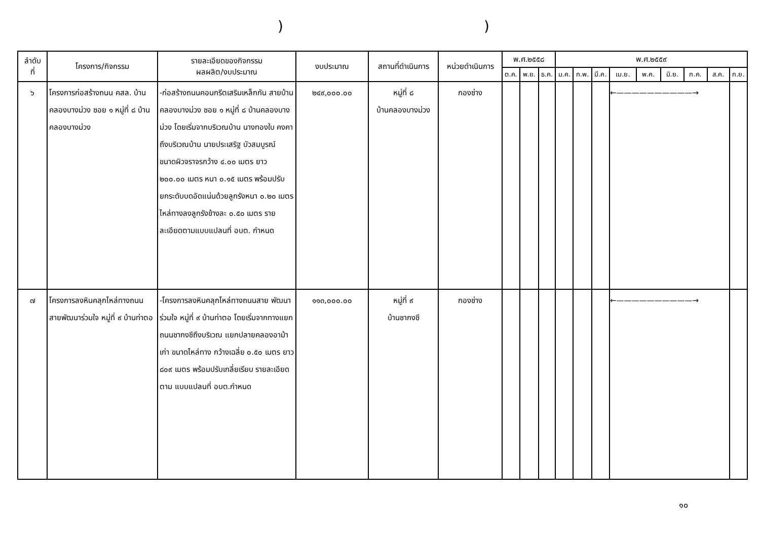))
| ลำดับ ที่ | โครงการ/กิจกรรม | รายละเอียดของกิจกรรม ผลผลิต/งบประมาณ | งบประมาณ | สถานที่ดำเนินการ | หน่วยดำเนินการ | พ.ศ.๒๕๕๘ | | | พ.ศ.๒๕๕๙ | | | | | | | | |
| --- | --- | --- | --- | --- | --- | --- | --- | --- | --- | --- | --- | --- | --- | --- | --- | --- | --- |
| | | | | | | ต.ค. | พ.ย. | ธ.ค. | ม.ค. | ก.พ. | มี.ค. | เม.ย. | พ.ค. | มิ.ย. | ก.ค. | ส.ค. | ก.ย. |
| ๖ | โครงการก่อสร้างถนน คสล. บ้านคลองบางม่วง ซอย ๑ หมู่ที่ ๘ บ้านคลองบางม่วง | -ก่อสร้างถนนคอนกรีตเสริมเหล็กกัน สายบ้านคลองบางม่วง ซอย ๑ หมู่ที่ ๘ บ้านคลองบางม่วง โดยเริ่มจากบริเวณบ้าน นางทองใบ คงคา ถึงบริเวณบ้าน นายประเสริฐ บัวสมบูรณ์ ขนาดผิวจราจรกว้าง ๔.๐๐ เมตร ยาว ๒๐๐.๐๐ เมตร หนา ๐.๑๕ เมตร พร้อมปรับยกระดับบดอัดแน่นด้วยลูกรังหนา ๐.๒๐ เมตร ไหล่ทางลงลูกรังข้างละ ๐.๕๐ เมตร รายละเอียดตามแบบแปลนที่ อบต. กำหนด | ๒๔๙,๐๐๐.๐๐ | หมู่ที่ ๘ บ้านคลองบางม่วง | กองช่าง | | | | | | | ←——————————→ | | | | | |
| ๗ | โครงการลงหินคลุกไหล่ทางถนน สายพัฒนาร่วมใจ หมู่ที่ ๙ บ้านท่าตอ | -โครงการลงหินคลุกไหล่ทางถนนสาย พัฒนาร่วมใจ หมู่ที่ ๙ บ้านท่าตอ โดยเริ่มจากทางแยกถนนชากงชีถึงบริเวณ แยกปลายคลองอาม้าเก่า ขนาดไหล่ทาง กว้างเฉลี่ย ๐.๕๐ เมตร ยาว ๘๐๙ เมตร พร้อมปรับเกลี่ยเรียบ รายละเอียดตาม แบบแปลนที่ อบต.กำหนด | ๑๑๓,๐๐๐.๐๐ | หมู่ที่ ๙ บ้านชากงชี | กองช่าง | | | | | | | ←——————————→ | | | | | |
๑๐